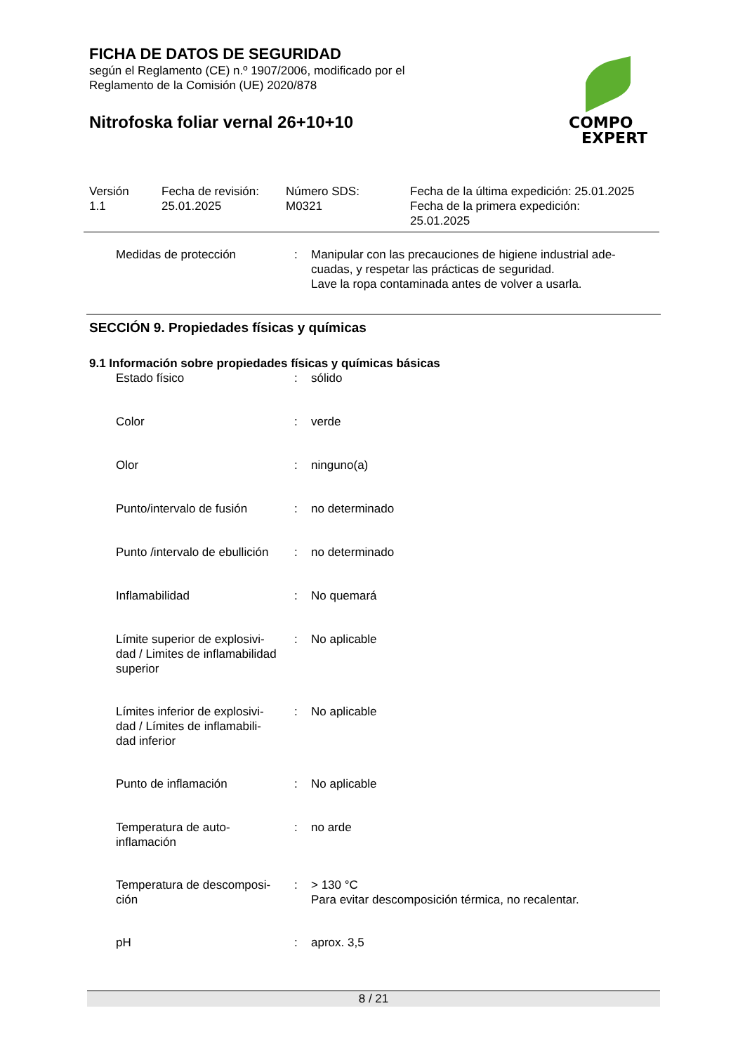FICHA DE DATOS DE SEGURIDAD
según el Reglamento (CE) n.º 1907/2006, modificado por el
Reglamento de la Comisión (UE) 2020/878
Nitrofoska foliar vernal 26+10+10
COMPO
EXPERT
| Versión 1.1 | Fecha de revisión: 25.01.2025 | Número SDS: M0321 | Fecha de la última expedición: 25.01.2025 Fecha de la primera expedición: 25.01.2025 |
| Medidas de protección | : | Manipular con las precauciones de higiene industrial ade- cuadas, y respetar las prácticas de seguridad. Lave la ropa contaminada antes de volver a usarla. |
SECCIÓN 9. Propiedades físicas y químicas
9.1 Información sobre propiedades físicas y químicas básicas
| Estado físico | : | sólido |
| Color | : | verde |
| Olor | : | ninguno(a) |
| Punto/intervalo de fusión | : | no determinado |
| Punto /intervalo de ebullición | : | no determinado |
| Inflamabilidad | : | No quemará |
| Límite superior de explosivi- dad / Limites de inflamabilidad superior | : | No aplicable |
| Límites inferior de explosivi- dad / Límites de inflamabili- dad inferior | : | No aplicable |
| Punto de inflamación | : | No aplicable |
| Temperatura de auto- inflamación | : | no arde |
| Temperatura de descomposi- ción | : | > 130 °C Para evitar descomposición térmica, no recalentar. |
| pH | : | aprox. 3,5 |
8 / 21